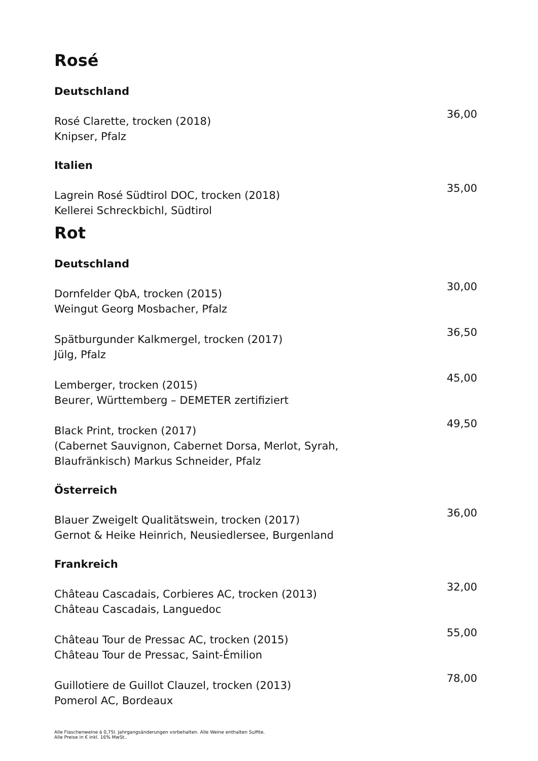Rosé
Deutschland
Rosé Clarette, trocken (2018)
Knipser, Pfalz
36,00
Italien
Lagrein Rosé Südtirol DOC, trocken (2018)
Kellerei Schreckbichl, Südtirol
35,00
Rot
Deutschland
Dornfelder QbA, trocken (2015)
Weingut Georg Mosbacher, Pfalz
30,00
Spätburgunder Kalkmergel, trocken (2017)
Jülg, Pfalz
36,50
Lemberger, trocken (2015)
Beurer, Württemberg – DEMETER zertifiziert
45,00
Black Print, trocken (2017)
(Cabernet Sauvignon, Cabernet Dorsa, Merlot, Syrah,
Blaufränkisch) Markus Schneider, Pfalz
49,50
Österreich
Blauer Zweigelt Qualitätswein, trocken (2017)
Gernot & Heike Heinrich, Neusiedlersee, Burgenland
36,00
Frankreich
Château Cascadais, Corbieres AC, trocken (2013)
Château Cascadais, Languedoc
32,00
Château Tour de Pressac AC, trocken (2015)
Château Tour de Pressac, Saint-Émilion
55,00
Guillotiere de Guillot Clauzel, trocken (2013)
Pomerol AC, Bordeaux
78,00
Alle Flaschenweine á 0,75l. Jahrgangsänderungen vorbehalten. Alle Weine enthalten Sulfite.
Alle Preise in € inkl. 16% MwSt..